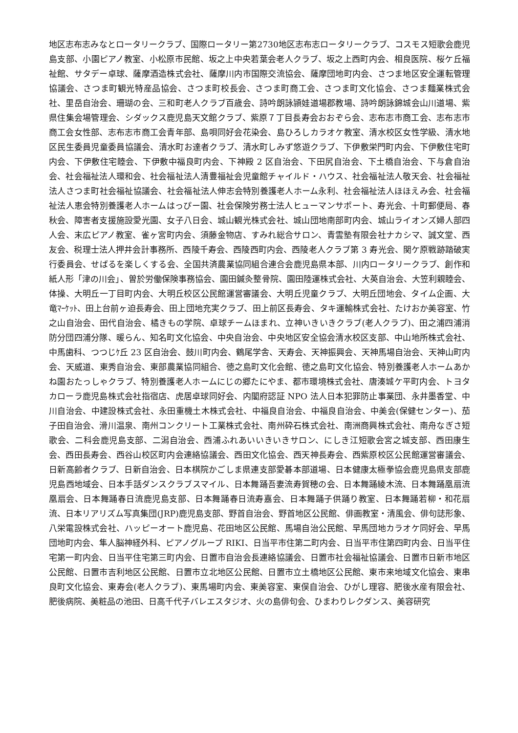地区志布志みなとロータリークラブ、国際ロータリー第2730地区志布志ロータリークラブ、コスモス短歌会鹿児島支部、小園ピアノ教室、小松原市民館、坂之上中央若葉会老人クラブ、坂之上西町内会、相良医院、桜ケ丘福祉館、サタデー卓球、薩摩酒造株式会社、薩摩川内市国際交流協会、薩摩団地町内会、さつま地区安全運転管理協議会、さつま町観光特産品協会、さつま町校長会、さつま町商工会、さつま町文化協会、さつま麺業株式会社、里岳自治会、珊瑚の会、三和町老人クラブ百歳会、詩吟朗詠頴娃道場郡教場、詩吟朗詠錦城会山川道場、紫県住集会場管理会、シダックス鹿児島天文館クラブ、紫原７丁目長寿会おおぞら会、志布志市商工会、志布志市商工会女性部、志布志市商工会青年部、島唄同好会花染会、島ひろしカラオケ教室、清水校区女性学級、清水地区民生委員児童委員協議会、清水町お達者クラブ、清水町しみず悠遊クラブ、下伊敷栄門町内会、下伊敷住宅町内会、下伊敷住宅睦会、下伊敷中福良町内会、下神殿 2 区自治会、下田尻自治会、下土橋自治会、下与倉自治会、社会福祉法人環和会、社会福祉法人清豊福祉会児童館チャイルド・ハウス、社会福祉法人敬天会、社会福祉法人さつま町社会福祉協議会、社会福祉法人伸志会特別養護老人ホーム永利、社会福祉法人ほほえみ会、社会福祉法人恵会特別養護老人ホームはっぴー園、社会保険労務士法人ヒューマンサポート、寿光会、十町郵便局、春秋会、障害者支援施設愛光園、女子八日会、城山観光株式会社、城山団地南部町内会、城山ライオンズ婦人部四人会、末広ピアノ教室、雀ヶ宮町内会、須藤金物店、すみれ総合サロン、青雲塾有限会社ナカシマ、誠文堂、西友会、税理士法人押井会計事務所、西陵千寿会、西陵西町内会、西陵老人クラブ第 3 寿光会、関ケ原戦跡踏破実行委員会、せばるを楽しくする会、全国共済農業協同組合連合会鹿児島県本部、川内ロータリークラブ、創作和紙人形「津の川会」、曽於労働保険事務協会、園田鍼灸整骨院、園田陸運株式会社、大英自治会、大笠利親睦会、体操、大明丘一丁目町内会、大明丘校区公民館運営審議会、大明丘児童クラブ、大明丘団地会、タイム企画、大竜ﾏｰｹｯﾄ、田上台前ヶ迫長寿会、田上団地充実クラブ、田上前区長寿会、タキ運輸株式会社、たけおか美容室、竹之山自治会、田代自治会、橘きもの学院、卓球チームほまれ、立神いきいきクラブ(老人クラブ)、田之浦四浦消防分団四浦分隊、暖らん、知名町文化協会、中央自治会、中央地区安全協会清水校区支部、中山地所株式会社、中馬歯科、つつじｹ丘 23 区自治会、鼓川町内会、鶴尾学舎、天寿会、天神振興会、天神馬場自治会、天神山町内会、天威道、東秀自治会、東部農業協同組合、徳之島町文化会館、徳之島町文化協会、特別養護老人ホームあかね園おたっしゃクラブ、特別養護老人ホームにじの郷たにやま、都市環境株式会社、唐湊城ケ平町内会、トヨタカローラ鹿児島株式会社指宿店、虎居卓球同好会、内閣府認証 NPO 法人日本犯罪防止事業団、永井墨香堂、中川自治会、中建設株式会社、永田重機土木株式会社、中福良自治会、中福良自治会、中美会(保健センター)、茄子田自治会、滑川温泉、南州コンクリート工業株式会社、南州砕石株式会社、南洲商興株式会社、南舟なぎさ短歌会、二科会鹿児島支部、二潟自治会、西浦ふれあいいきいきサロン、にしき江短歌会宮之城支部、西田康生会、西田長寿会、西谷山校区町内会連絡協議会、西田文化協会、西天神長寿会、西紫原校区公民館運営審議会、日新高齢者クラブ、日新自治会、日本棋院かごしま県連支部愛碁本部道場、日本健康太極拳協会鹿児島県支部鹿児島西地域会、日本手話ダンスクラブスマイル、日本舞踊吾妻流寿賀穂の会、日本舞踊綾木流、日本舞踊凰扇流凰扇会、日本舞踊春日流鹿児島支部、日本舞踊春日流寿嘉会、日本舞踊子供踊り教室、日本舞踊若柳・和花扇流、日本リアリズム写真集団(JRP)鹿児島支部、野首自治会、野首地区公民館、俳画教室・清風会、俳句誌形象、八栄電設株式会社、ハッピーオート鹿児島、花田地区公民館、馬場自治公民館、早馬団地カラオケ同好会、早馬団地町内会、隼人脳神経外科、ピアノグループ RIKI、日当平市住第二町内会、日当平市住第四町内会、日当平住宅第一町内会、日当平住宅第三町内会、日置市自治会長連絡協議会、日置市社会福祉協議会、日置市日新市地区公民館、日置市吉利地区公民館、日置市立北地区公民館、日置市立土橋地区公民館、東市来地域文化協会、東串良町文化協会、東寿会(老人クラブ)、東馬場町内会、東美容室、東俣自治会、ひがし理容、肥後水産有限会社、肥後病院、美粧品の池田、日高千代子バレエスタジオ、火の島俳句会、ひまわりレクダンス、美容研究